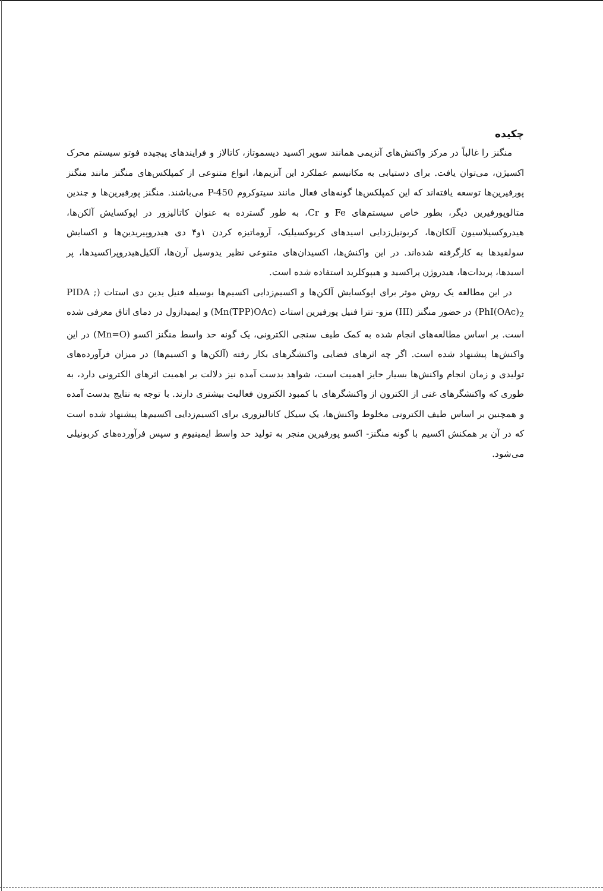چکیده
منگنز را غالباً در مرکز واکنش‌های آنزیمی همانند سوپر اکسید دیسموتاز، کاتالاز و فرایندهای پیچیده فوتو سیستم محرک اکسیژن، می‌توان یافت. برای دستیابی به مکانیسم عملکرد این آنزیم‌ها، انواع متنوعی از کمپلکس‌های منگنز مانند منگنز پورفیرین‌ها توسعه یافته‌اند که این کمپلکس‌ها گونه‌های فعال مانند سیتوکروم P-450 می‌باشند. منگنز پورفیرین‌ها و چندین متالوپورفیرین دیگر، بطور خاص سیستم‌های Fe و Cr، به طور گسترده به عنوان کاتالیزور در اپوکسایش آلکن‌ها، هیدروکسیلاسیون آلکان‌ها، کربونیل‌زدایی اسیدهای کربوکسیلیک، آروماتیزه کردن ۱و۴ دی هیدروپیریدین‌ها و اکسایش سولفیدها به کارگرفته شده‌اند. در این واکنش‌ها، اکسیدان‌های متنوعی نظیر یدوسیل آرن‌ها، آلکیل‌هیدروپراکسیدها، پر اسیدها، پریدات‌ها، هیدروژن پراکسید و هیپوکلرید استفاده شده است.
در این مطالعه یک روش موثر برای اپوکسایش آلکن‌ها و اکسیم‌زدایی اکسیم‌ها بوسیله فنیل یدین دی استات (PIDA ; PhI(OAc)<sub>2</sub>) در حضور منگنز (III) مزو- تترا فنیل پورفیرین استات (Mn(TPP)OAc) و ایمیدازول در دمای اتاق معرفی شده است. بر اساس مطالعه‌های انجام شده به کمک طیف سنجی الکترونی، یک گونه حد واسط منگنز اکسو (Mn=O) در این واکنش‌ها پیشنهاد شده است. اگر چه اثرهای فضایی واکنشگرهای بکار رفته (آلکن‌ها و اکسیم‌ها) در میزان فرآورده‌های تولیدی و زمان انجام واکنش‌ها بسیار حایز اهمیت است، شواهد بدست آمده نیز دلالت بر اهمیت اثرهای الکترونی دارد، به طوری که واکنشگرهای غنی از الکترون از واکنشگرهای با کمبود الکترون فعالیت بیشتری دارند. با توجه به نتایج بدست آمده و همچنین بر اساس طیف الکترونی مخلوط واکنش‌ها، یک سیکل کاتالیزوری برای اکسیم‌زدایی اکسیم‌ها پیشنهاد شده است که در آن بر همکنش اکسیم با گونه منگنز- اکسو پورفیرین منجر به تولید حد واسط ایمینیوم و سپس فرآورده‌های کربونیلی می‌شود.